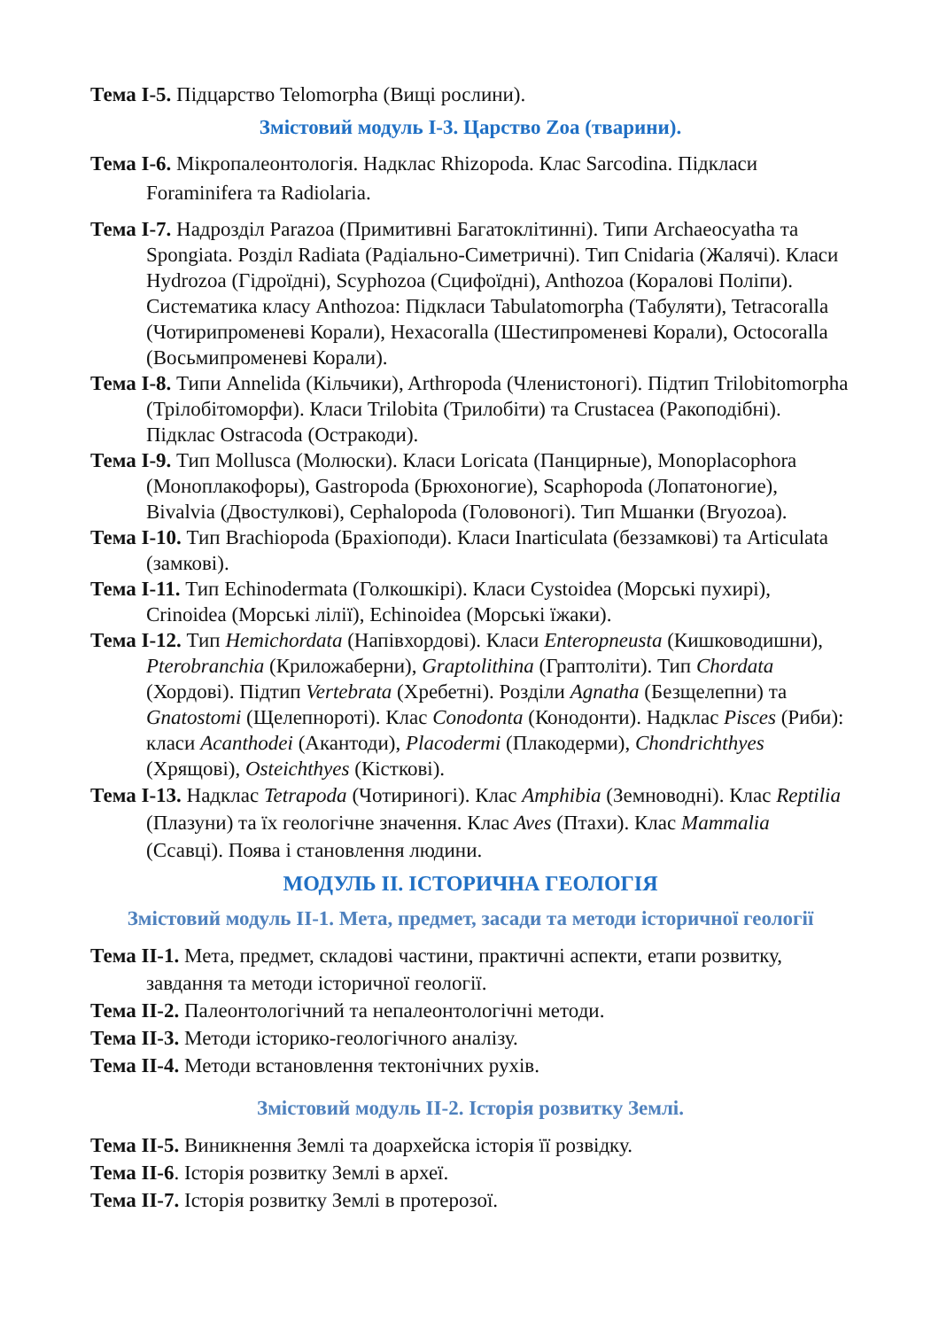Тема І-5. Підцарство Telomorpha (Вищі рослини).
Змістовий модуль І-3. Царство Zoa (тварини).
Тема І-6. Мікропалеонтологія. Надклас Rhizopoda. Клас Sarcodina. Підкласи Foraminifera та Radiolaria.
Тема І-7. Надрозділ Parazoa (Примитивні Багатоклітинні). Типи Archaeocyatha та Spongiata. Розділ Radiata (Радіально-Симетричні). Тип Cnidaria (Жалячі). Класи Hydrozoa (Гідроїдні), Scyphozoa (Сцифоїдні), Anthozoa (Коралові Поліпи). Систематика класу Anthozoa: Підкласи Tabulatomorpha (Табуляти), Tetracoralla (Чотирипроменеві Корали), Hexacoralla (Шестипроменеві Корали), Octocoralla (Восьмипроменеві Корали).
Тема І-8. Типи Annelida (Кільчики), Arthropoda (Членистоногі). Підтип Trilobitomorpha (Трілобітоморфи). Класи Trilobita (Трилобіти) та Crustacea (Ракоподібні). Підклас Ostracoda (Остракоди).
Тема І-9. Тип Mollusca (Молюски). Класи Loricata (Панцирные), Monoplacophora (Моноплакофоры), Gastropoda (Брюхоногие), Scaphopoda (Лопатоногие), Bivalvia (Двостулкові), Cephalopoda (Головоногі). Тип Мшанки (Bryozoa).
Тема І-10. Тип Brachiopoda (Брахіоподи). Класи Inarticulata (беззамкові) та Articulata (замкові).
Тема І-11. Тип Echinodermata (Голкошкірі). Класи Cystoidea (Морські пухирі), Crinoidea (Морські лілії), Echinoidea (Морські їжаки).
Тема І-12. Тип Hemichordata (Напівхордові). Класи Enteropneusta (Кишководишни), Pterobranchia (Криложаберни), Graptolithina (Граптоліти). Тип Chordata (Хордові). Підтип Vertebrata (Хребетні). Розділи Agnatha (Безщелепни) та Gnatostomi (Щелепнороті). Клас Conodonta (Конодонти). Надклас Pisces (Риби): класи Acanthodei (Акантоди), Placodermi (Плакодерми), Chondrichthyes (Хрящові), Osteichthyes (Кісткові).
Тема І-13. Надклас Tetrapoda (Чотириногі). Клас Amphibia (Земноводні). Клас Reptilia (Плазуни) та їх геологічне значення. Клас Aves (Птахи). Клас Mammalia (Ссавці). Поява і становлення людини.
МОДУЛЬ ІІ. ІСТОРИЧНА ГЕОЛОГІЯ
Змістовий модуль ІІ-1. Мета, предмет, засади та методи історичної геології
Тема ІІ-1. Мета, предмет, складові частини, практичні аспекти, етапи розвитку, завдання та методи історичної геології.
Тема ІІ-2. Палеонтологічний та непалеонтологічні методи.
Тема ІІ-3. Методи історико-геологічного аналізу.
Тема ІІ-4. Методи встановлення тектонічних рухів.
Змістовий модуль ІІ-2. Історія розвитку Землі.
Тема ІІ-5. Виникнення Землі та доархейска історія її розвідку.
Тема ІІ-6. Історія розвитку Землі в археї.
Тема ІІ-7. Історія розвитку Землі в протерозої.